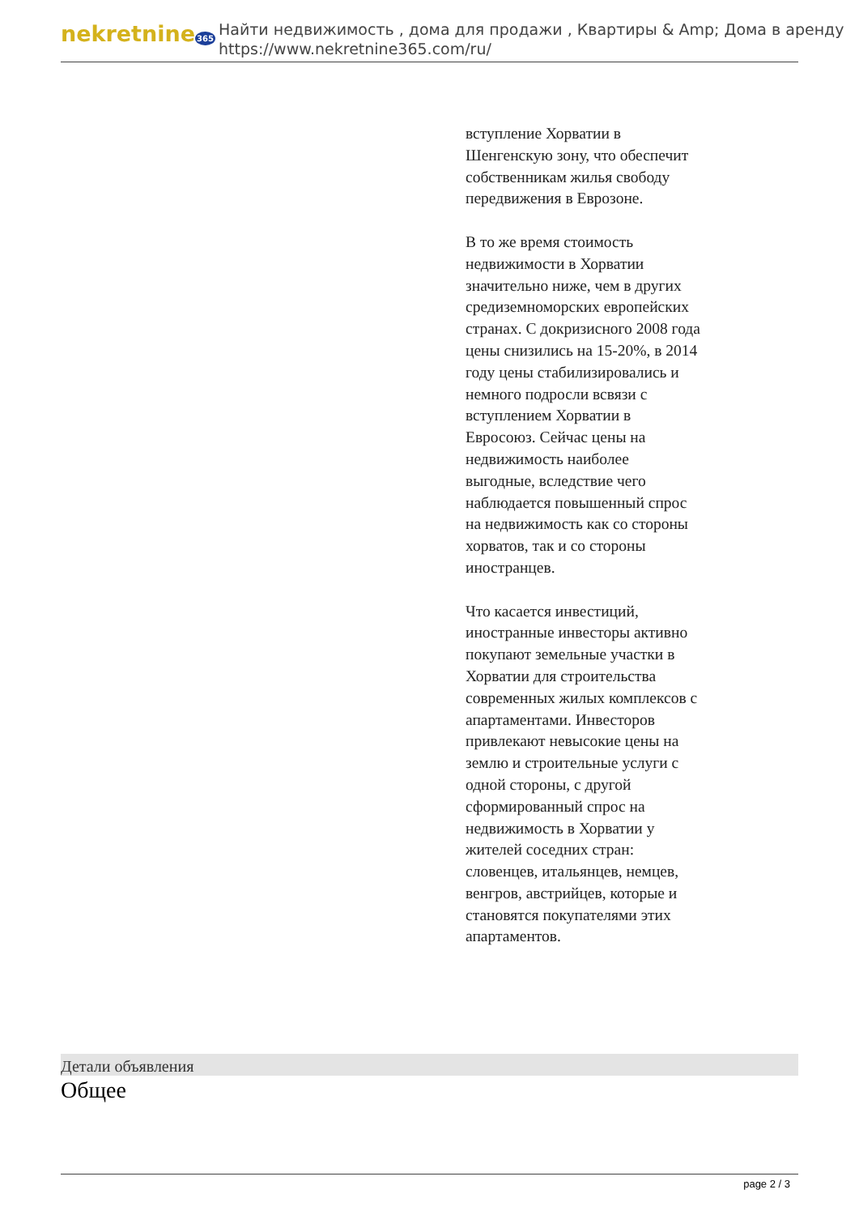nekretnine365
Найти недвижимость , дома для продажи , Квартиры & Amp; Дома в аренду
https://www.nekretnine365.com/ru/
вступление Хорватии в Шенгенскую зону, что обеспечит собственникам жилья свободу передвижения в Еврозоне.
В то же время стоимость недвижимости в Хорватии значительно ниже, чем в других средиземноморских европейских странах. С докризисного 2008 года цены снизились на 15-20%, в 2014 году цены стабилизировались и немного подросли всвязи с вступлением Хорватии в Евросоюз. Сейчас цены на недвижимость наиболее выгодные, вследствие чего наблюдается повышенный спрос на недвижимость как со стороны хорватов, так и со стороны иностранцев.
Что касается инвестиций, иностранные инвесторы активно покупают земельные участки в Хорватии для строительства современных жилых комплексов с апартаментами. Инвесторов привлекают невысокие цены на землю и строительные услуги с одной стороны, с другой сформированный спрос на недвижимость в Хорватии у жителей соседних стран: словенцев, итальянцев, немцев, венгров, австрийцев, которые и становятся покупателями этих апартаментов.
Детали объявления
Общее
page 2 / 3